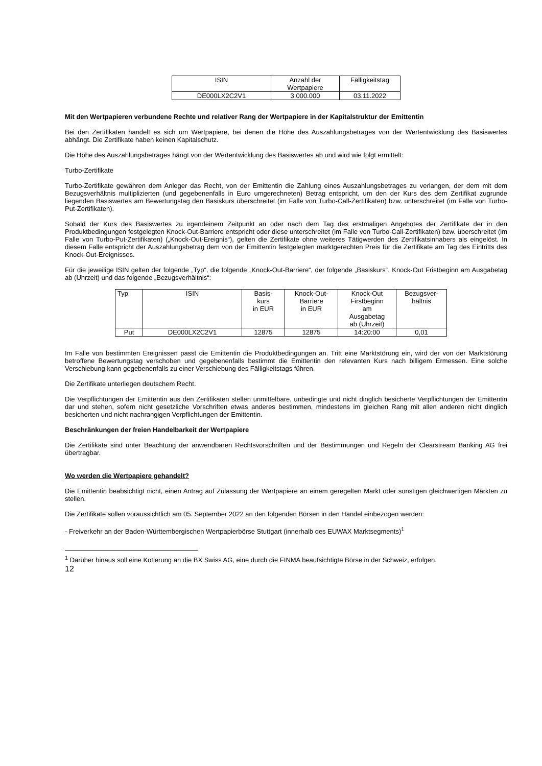| ISIN | Anzahl der Wertpapiere | Fälligkeitstag |
| DE000LX2C2V1 | 3.000.000 | 03.11.2022 |
Mit den Wertpapieren verbundene Rechte und relativer Rang der Wertpapiere in der Kapitalstruktur der Emittentin
Bei den Zertifikaten handelt es sich um Wertpapiere, bei denen die Höhe des Auszahlungsbetrages von der Wertentwicklung des Basiswertes abhängt. Die Zertifikate haben keinen Kapitalschutz.
Die Höhe des Auszahlungsbetrages hängt von der Wertentwicklung des Basiswertes ab und wird wie folgt ermittelt:
Turbo-Zertifikate
Turbo-Zertifikate gewähren dem Anleger das Recht, von der Emittentin die Zahlung eines Auszahlungsbetrages zu verlangen, der dem mit dem Bezugsverhältnis multiplizierten (und gegebenenfalls in Euro umgerechneten) Betrag entspricht, um den der Kurs des dem Zertifikat zugrunde liegenden Basiswertes am Bewertungstag den Basiskurs überschreitet (im Falle von Turbo-Call-Zertifikaten) bzw. unterschreitet (im Falle von Turbo-Put-Zertifikaten).
Sobald der Kurs des Basiswertes zu irgendeinem Zeitpunkt an oder nach dem Tag des erstmaligen Angebotes der Zertifikate der in den Produktbedingungen festgelegten Knock-Out-Barriere entspricht oder diese unterschreitet (im Falle von Turbo-Call-Zertifikaten) bzw. überschreitet (im Falle von Turbo-Put-Zertifikaten) („Knock-Out-Ereignis“), gelten die Zertifikate ohne weiteres Tätigwerden des Zertifikatsinhabers als eingelöst. In diesem Falle entspricht der Auszahlungsbetrag dem von der Emittentin festgelegten marktgerechten Preis für die Zertifikate am Tag des Eintritts des Knock-Out-Ereignisses.
Für die jeweilige ISIN gelten der folgende „Typ“, die folgende „Knock-Out-Barriere“, der folgende „Basiskurs“, Knock-Out Fristbeginn am Ausgabetag ab (Uhrzeit) und das folgende „Bezugsverhältnis“:
| Typ | ISIN | Basis- kurs in EUR | Knock-Out- Barriere in EUR | Knock-Out Firstbeginn am Ausgabetag ab (Uhrzeit) | Bezugsver- hältnis |
| Put | DE000LX2C2V1 | 12875 | 12875 | 14:20:00 | 0,01 |
Im Falle von bestimmten Ereignissen passt die Emittentin die Produktbedingungen an. Tritt eine Marktstörung ein, wird der von der Marktstörung betroffene Bewertungstag verschoben und gegebenenfalls bestimmt die Emittentin den relevanten Kurs nach billigem Ermessen. Eine solche Verschiebung kann gegebenenfalls zu einer Verschiebung des Fälligkeitstags führen.
Die Zertifikate unterliegen deutschem Recht.
Die Verpflichtungen der Emittentin aus den Zertifikaten stellen unmittelbare, unbedingte und nicht dinglich besicherte Verpflichtungen der Emittentin dar und stehen, sofern nicht gesetzliche Vorschriften etwas anderes bestimmen, mindestens im gleichen Rang mit allen anderen nicht dinglich besicherten und nicht nachrangigen Verpflichtungen der Emittentin.
Beschränkungen der freien Handelbarkeit der Wertpapiere
Die Zertifikate sind unter Beachtung der anwendbaren Rechtsvorschriften und der Bestimmungen und Regeln der Clearstream Banking AG frei übertragbar.
Wo werden die Wertpapiere gehandelt?
Die Emittentin beabsichtigt nicht, einen Antrag auf Zulassung der Wertpapiere an einem geregelten Markt oder sonstigen gleichwertigen Märkten zu stellen.
Die Zertifikate sollen voraussichtlich am 05. September 2022 an den folgenden Börsen in den Handel einbezogen werden:
- Freiverkehr an der Baden-Württembergischen Wertpapierbörse Stuttgart (innerhalb des EUWAX Marktsegments)<sup>1</sup>
<sup>1</sup> Darüber hinaus soll eine Kotierung an die BX Swiss AG, eine durch die FINMA beaufsichtigte Börse in der Schweiz, erfolgen.
12